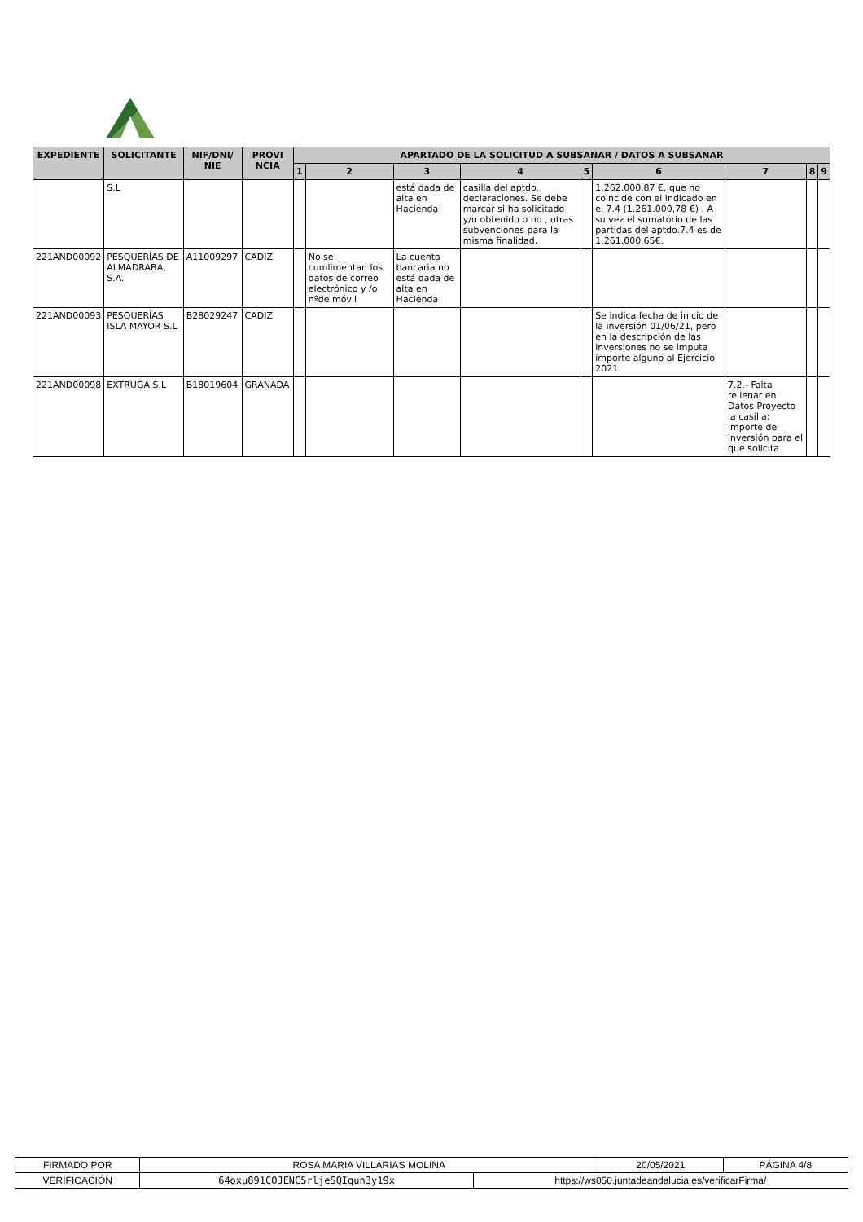| EXPEDIENTE | SOLICITANTE | NIF/DNI/ NIE | PROVI NCIA | APARTADO DE LA SOLICITUD A SUBSANAR / DATOS A SUBSANAR | | | | | | | | |
| --- | --- | --- | --- | --- | --- | --- | --- | --- | --- | --- | --- | --- |
| | | | | 1 | 2 | 3 | 4 | 5 | 6 | 7 | 8 | 9 |
| | S.L | | | | | está dada de alta en Hacienda | casilla del aptdo. declaraciones. Se debe marcar si ha solicitado y/u obtenido o no , otras subvenciones para la misma finalidad. | | 1.262.000.87 €, que no coincide con el indicado en el 7.4 (1.261.000,78 €) . A su vez el sumatorio de las partidas del aptdo.7.4 es de 1.261.000,65€. | | | |
| 221AND00092 | PESQUERÍAS DE ALMADRABA, S.A. | A11009297 | CADIZ | | No se cumlimentan los datos de correo electrónico y /o nºde móvil | La cuenta bancaria no está dada de alta en Hacienda | | | | | | |
| 221AND00093 | PESQUERÍAS ISLA MAYOR S.L | B28029247 | CADIZ | | | | | | Se indica fecha de inicio de la inversión 01/06/21, pero en la descripción de las inversiones no se imputa importe alguno al Ejercicio 2021. | | | |
| 221AND00098 | EXTRUGA S.L | B18019604 | GRANADA | | | | | | | 7.2.- Falta rellenar en Datos Proyecto la casilla: importe de inversión para el que solicita | | |
| FIRMADO POR | ROSA MARIA VILLARIAS MOLINA | | 20/05/2021 | PÁGINA 4/8 |
| VERIFICACIÓN | 64oxu891COJENC5rljeSQIqun3y19x | https://ws050.juntadeandalucia.es/verificarFirma/ | | |